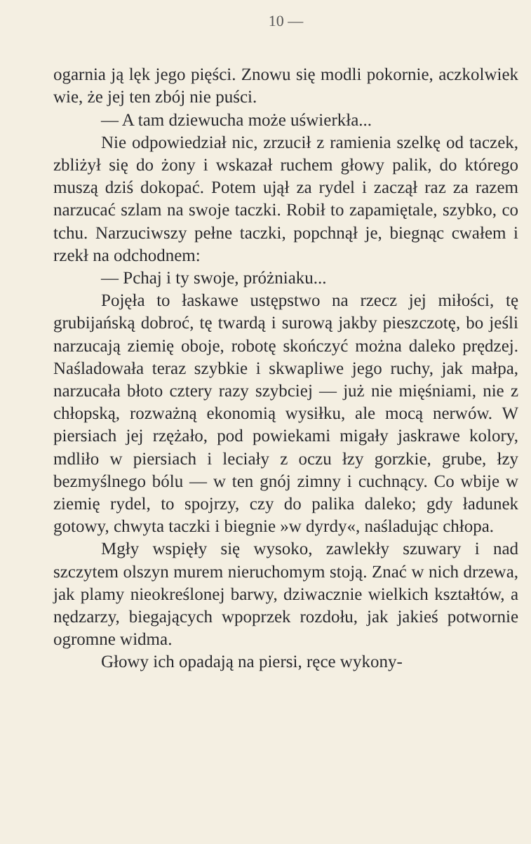10 —
ogarnia ją lęk jego pięści. Znowu się modli pokornie, aczkolwiek wie, że jej ten zbój nie puści.
— A tam dziewucha może uświerkła...
Nie odpowiedział nic, zrzucił z ramienia szelkę od taczek, zbliżył się do żony i wskazał ruchem głowy palik, do którego muszą dziś dokopać. Potem ujął za rydel i zaczął raz za razem narzucać szlam na swoje taczki. Robił to zapamiętale, szybko, co tchu. Narzuciwszy pełne taczki, popchnął je, biegnąc cwałem i rzekł na odchodnem:
— Pchaj i ty swoje, próżniaku...
Pojęła to łaskawe ustępstwo na rzecz jej miłości, tę grubijańską dobroć, tę twardą i surową jakby pieszczotę, bo jeśli narzucają ziemię oboje, robotę skończyć można daleko prędzej. Naśladowała teraz szybkie i skwapliwe jego ruchy, jak małpa, narzucała błoto cztery razy szybciej — już nie mięśniami, nie z chłopską, rozważną ekonomią wysiłku, ale mocą nerwów. W piersiach jej rzężało, pod powiekami migały jaskrawe kolory, mdliło w piersiach i leciały z oczu łzy gorzkie, grube, łzy bezmyślnego bólu — w ten gnój zimny i cuchnący. Co wbije w ziemię rydel, to spojrzy, czy do palika daleko; gdy ładunek gotowy, chwyta taczki i biegnie »w dyrdy«, naśladując chłopa.
Mgły wspięły się wysoko, zawlekły szuwary i nad szczytem olszyn murem nieruchomym stoją. Znać w nich drzewa, jak plamy nieokreślonej barwy, dziwacznie wielkich kształtów, a nędzarzy, biegających wpoprzek rozdołu, jak jakieś potwornie ogromne widma.
Głowy ich opadają na piersi, ręce wykony-